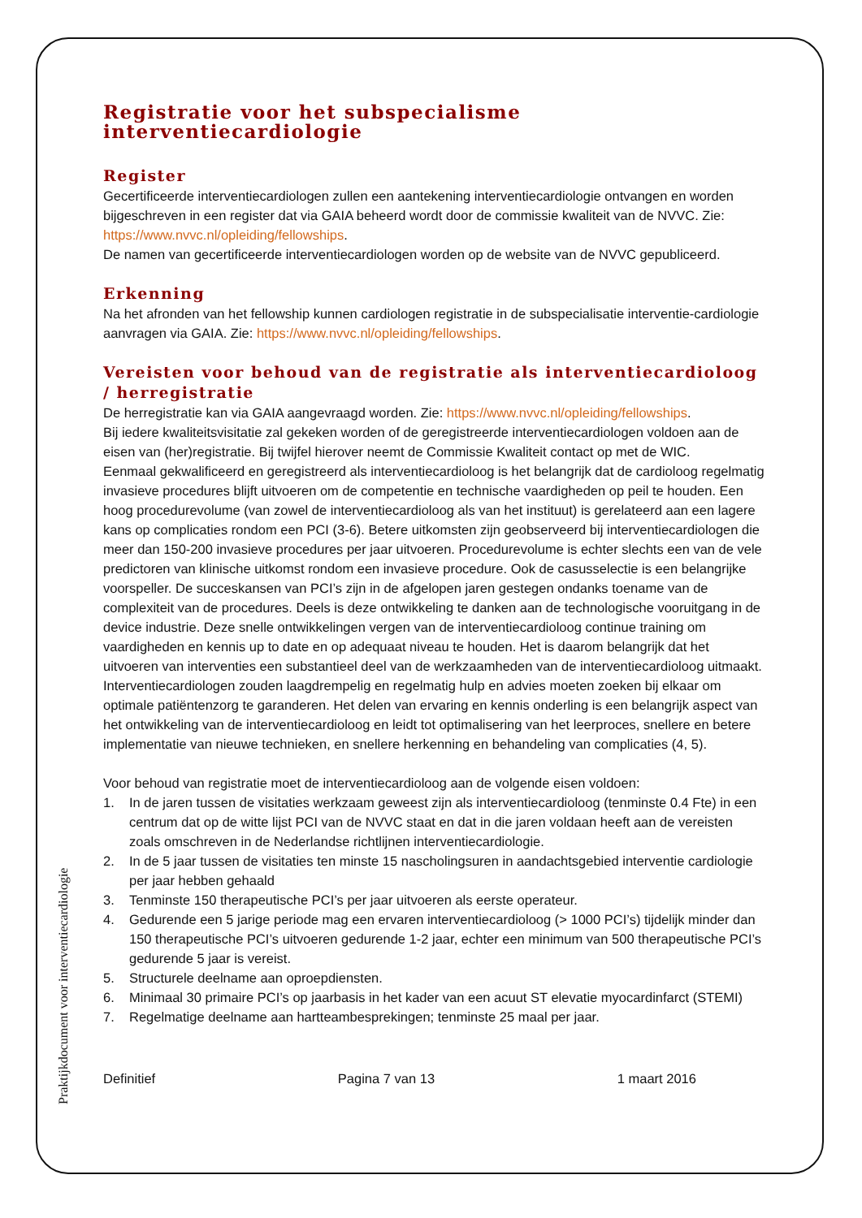Praktijkdocument voor interventiecardiologie
Registratie voor het subspecialisme interventiecardiologie
Register
Gecertificeerde interventiecardiologen zullen een aantekening interventiecardiologie ontvangen en worden bijgeschreven in een register dat via GAIA beheerd wordt door de commissie kwaliteit van de NVVC. Zie: https://www.nvvc.nl/opleiding/fellowships.
De namen van gecertificeerde interventiecardiologen worden op de website van de NVVC gepubliceerd.
Erkenning
Na het afronden van het fellowship kunnen cardiologen registratie in de subspecialisatie interventie-cardiologie aanvragen via GAIA. Zie: https://www.nvvc.nl/opleiding/fellowships.
Vereisten voor behoud van de registratie als interventiecardioloog / herregistratie
De herregistratie kan via GAIA aangevraagd worden. Zie: https://www.nvvc.nl/opleiding/fellowships.
Bij iedere kwaliteitsvisitatie zal gekeken worden of de geregistreerde interventiecardiologen voldoen aan de eisen van (her)registratie. Bij twijfel hierover neemt de Commissie Kwaliteit contact op met de WIC.
Eenmaal gekwalificeerd en geregistreerd als interventiecardioloog is het belangrijk dat de cardioloog regelmatig invasieve procedures blijft uitvoeren om de competentie en technische vaardigheden op peil te houden. Een hoog procedurevolume (van zowel de interventiecardioloog als van het instituut) is gerelateerd aan een lagere kans op complicaties rondom een PCI (3-6). Betere uitkomsten zijn geobserveerd bij interventiecardiologen die meer dan 150-200 invasieve procedures per jaar uitvoeren. Procedurevolume is echter slechts een van de vele predictoren van klinische uitkomst rondom een invasieve procedure. Ook de casusselectie is een belangrijke voorspeller. De succeskansen van PCI’s zijn in de afgelopen jaren gestegen ondanks toename van de complexiteit van de procedures. Deels is deze ontwikkeling te danken aan de technologische vooruitgang in de device industrie. Deze snelle ontwikkelingen vergen van de interventiecardioloog continue training om vaardigheden en kennis up to date en op adequaat niveau te houden. Het is daarom belangrijk dat het uitvoeren van interventies een substantieel deel van de werkzaamheden van de interventiecardioloog uitmaakt. Interventiecardiologen zouden laagdrempelig en regelmatig hulp en advies moeten zoeken bij elkaar om optimale patiëntenzorg te garanderen. Het delen van ervaring en kennis onderling is een belangrijk aspect van het ontwikkeling van de interventiecardioloog en leidt tot optimalisering van het leerproces, snellere en betere implementatie van nieuwe technieken, en snellere herkenning en behandeling van complicaties (4, 5).
Voor behoud van registratie moet de interventiecardioloog aan de volgende eisen voldoen:
1. In de jaren tussen de visitaties werkzaam geweest zijn als interventiecardioloog (tenminste 0.4 Fte) in een centrum dat op de witte lijst PCI van de NVVC staat en dat in die jaren voldaan heeft aan de vereisten zoals omschreven in de Nederlandse richtlijnen interventiecardiologie.
2. In de 5 jaar tussen de visitaties ten minste 15 nascholingsuren in aandachtsgebied interventie cardiologie per jaar hebben gehaald
3. Tenminste 150 therapeutische PCI’s per jaar uitvoeren als eerste operateur.
4. Gedurende een 5 jarige periode mag een ervaren interventiecardioloog (> 1000 PCI’s) tijdelijk minder dan 150 therapeutische PCI’s uitvoeren gedurende 1-2 jaar, echter een minimum van 500 therapeutische PCI’s gedurende 5 jaar is vereist.
5. Structurele deelname aan oproepdiensten.
6. Minimaal 30 primaire PCI’s op jaarbasis in het kader van een acuut ST elevatie myocardinfarct (STEMI)
7. Regelmatige deelname aan hartteambesprekingen; tenminste 25 maal per jaar.
Definitief Pagina 7 van 13 1 maart 2016